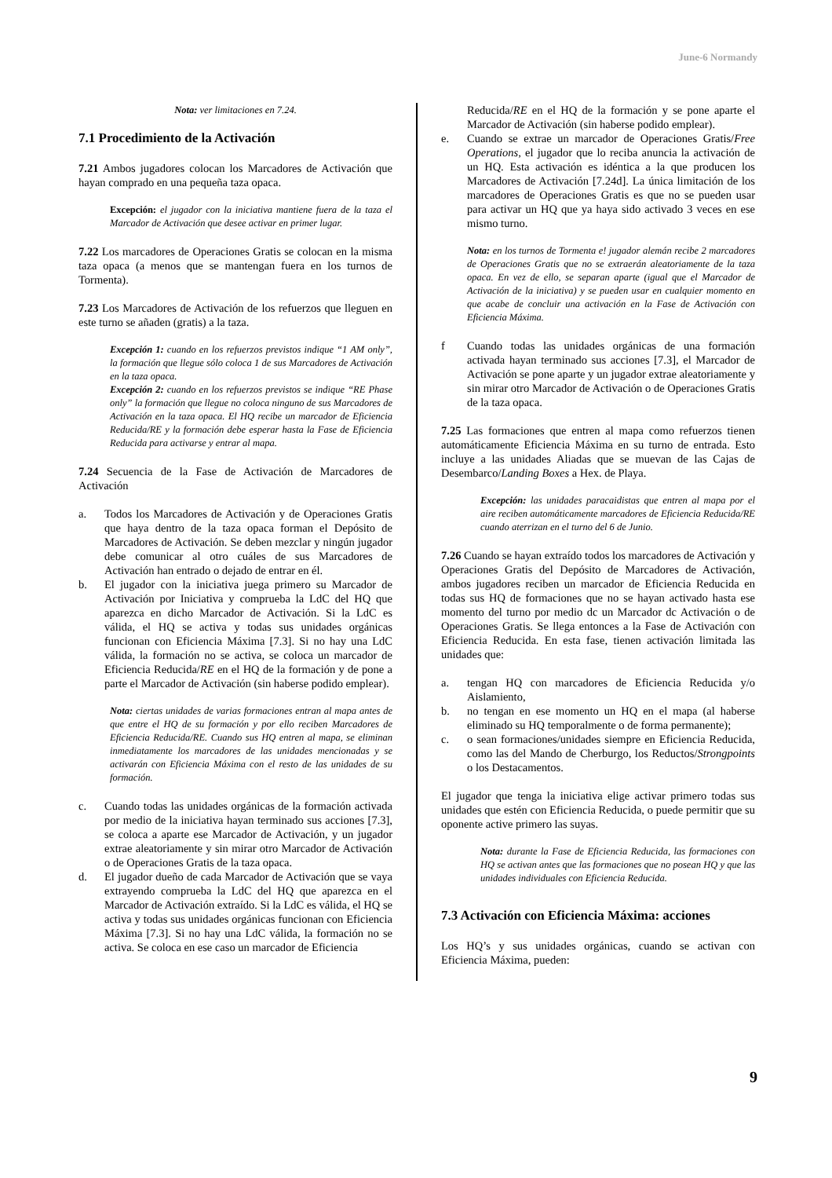June-6 Normandy
Nota: ver limitaciones en 7.24.
7.1 Procedimiento de la Activación
7.21 Ambos jugadores colocan los Marcadores de Activación que hayan comprado en una pequeña taza opaca.
Excepción: el jugador con la iniciativa mantiene fuera de la taza el Marcador de Activación que desee activar en primer lugar.
7.22 Los marcadores de Operaciones Gratis se colocan en la misma taza opaca (a menos que se mantengan fuera en los turnos de Tormenta).
7.23 Los Marcadores de Activación de los refuerzos que lleguen en este turno se añaden (gratis) a la taza.
Excepción 1: cuando en los refuerzos previstos indique “1 AM only”, la formación que llegue sólo coloca 1 de sus Marcadores de Activación en la taza opaca.
Excepción 2: cuando en los refuerzos previstos se indique “RE Phase only” la formación que llegue no coloca ninguno de sus Marcadores de Activación en la taza opaca. El HQ recibe un marcador de Eficiencia Reducida/RE y la formación debe esperar hasta la Fase de Eficiencia Reducida para activarse y entrar al mapa.
7.24 Secuencia de la Fase de Activación de Marcadores de Activación
a. Todos los Marcadores de Activación y de Operaciones Gratis que haya dentro de la taza opaca forman el Depósito de Marcadores de Activación. Se deben mezclar y ningún jugador debe comunicar al otro cuáles de sus Marcadores de Activación han entrado o dejado de entrar en él.
b. El jugador con la iniciativa juega primero su Marcador de Activación por Iniciativa y comprueba la LdC del HQ que aparezca en dicho Marcador de Activación. Si la LdC es válida, el HQ se activa y todas sus unidades orgánicas funcionan con Eficiencia Máxima [7.3]. Si no hay una LdC válida, la formación no se activa, se coloca un marcador de Eficiencia Reducida/RE en el HQ de la formación y de pone a parte el Marcador de Activación (sin haberse podido emplear).
Nota: ciertas unidades de varias formaciones entran al mapa antes de que entre el HQ de su formación y por ello reciben Marcadores de Eficiencia Reducida/RE. Cuando sus HQ entren al mapa, se eliminan inmediatamente los marcadores de las unidades mencionadas y se activarán con Eficiencia Máxima con el resto de las unidades de su formación.
c. Cuando todas las unidades orgánicas de la formación activada por medio de la iniciativa hayan terminado sus acciones [7.3], se coloca a aparte ese Marcador de Activación, y un jugador extrae aleatoriamente y sin mirar otro Marcador de Activación o de Operaciones Gratis de la taza opaca.
d. El jugador dueño de cada Marcador de Activación que se vaya extrayendo comprueba la LdC del HQ que aparezca en el Marcador de Activación extraído. Si la LdC es válida, el HQ se activa y todas sus unidades orgánicas funcionan con Eficiencia Máxima [7.3]. Si no hay una LdC válida, la formación no se activa. Se coloca en ese caso un marcador de Eficiencia
Reducida/RE en el HQ de la formación y se pone aparte el Marcador de Activación (sin haberse podido emplear).
e. Cuando se extrae un marcador de Operaciones Gratis/Free Operations, el jugador que lo reciba anuncia la activación de un HQ. Esta activación es idéntica a la que producen los Marcadores de Activación [7.24d]. La única limitación de los marcadores de Operaciones Gratis es que no se pueden usar para activar un HQ que ya haya sido activado 3 veces en ese mismo turno.
Nota: en los turnos de Tormenta e! jugador alemán recibe 2 marcadores de Operaciones Gratis que no se extraerán aleatoriamente de la taza opaca. En vez de ello, se separan aparte (igual que el Marcador de Activación de la iniciativa) y se pueden usar en cualquier momento en que acabe de concluir una activación en la Fase de Activación con Eficiencia Máxima.
f Cuando todas las unidades orgánicas de una formación activada hayan terminado sus acciones [7.3], el Marcador de Activación se pone aparte y un jugador extrae aleatoriamente y sin mirar otro Marcador de Activación o de Operaciones Gratis de la taza opaca.
7.25 Las formaciones que entren al mapa como refuerzos tienen automáticamente Eficiencia Máxima en su turno de entrada. Esto incluye a las unidades Aliadas que se muevan de las Cajas de Desembarco/Landing Boxes a Hex. de Playa.
Excepción: las unidades paracaidistas que entren al mapa por el aire reciben automáticamente marcadores de Eficiencia Reducida/RE cuando aterrizan en el turno del 6 de Junio.
7.26 Cuando se hayan extraído todos los marcadores de Activación y Operaciones Gratis del Depósito de Marcadores de Activación, ambos jugadores reciben un marcador de Eficiencia Reducida en todas sus HQ de formaciones que no se hayan activado hasta ese momento del turno por medio dc un Marcador dc Activación o de Operaciones Gratis. Se llega entonces a la Fase de Activación con Eficiencia Reducida. En esta fase, tienen activación limitada las unidades que:
a. tengan HQ con marcadores de Eficiencia Reducida y/o Aislamiento,
b. no tengan en ese momento un HQ en el mapa (al haberse eliminado su HQ temporalmente o de forma permanente);
c. o sean formaciones/unidades siempre en Eficiencia Reducida, como las del Mando de Cherburgo, los Reductos/Strongpoints o los Destacamentos.
El jugador que tenga la iniciativa elige activar primero todas sus unidades que estén con Eficiencia Reducida, o puede permitir que su oponente active primero las suyas.
Nota: durante la Fase de Eficiencia Reducida, las formaciones con HQ se activan antes que las formaciones que no posean HQ y que las unidades individuales con Eficiencia Reducida.
7.3 Activación con Eficiencia Máxima: acciones
Los HQ’s y sus unidades orgánicas, cuando se activan con Eficiencia Máxima, pueden:
9